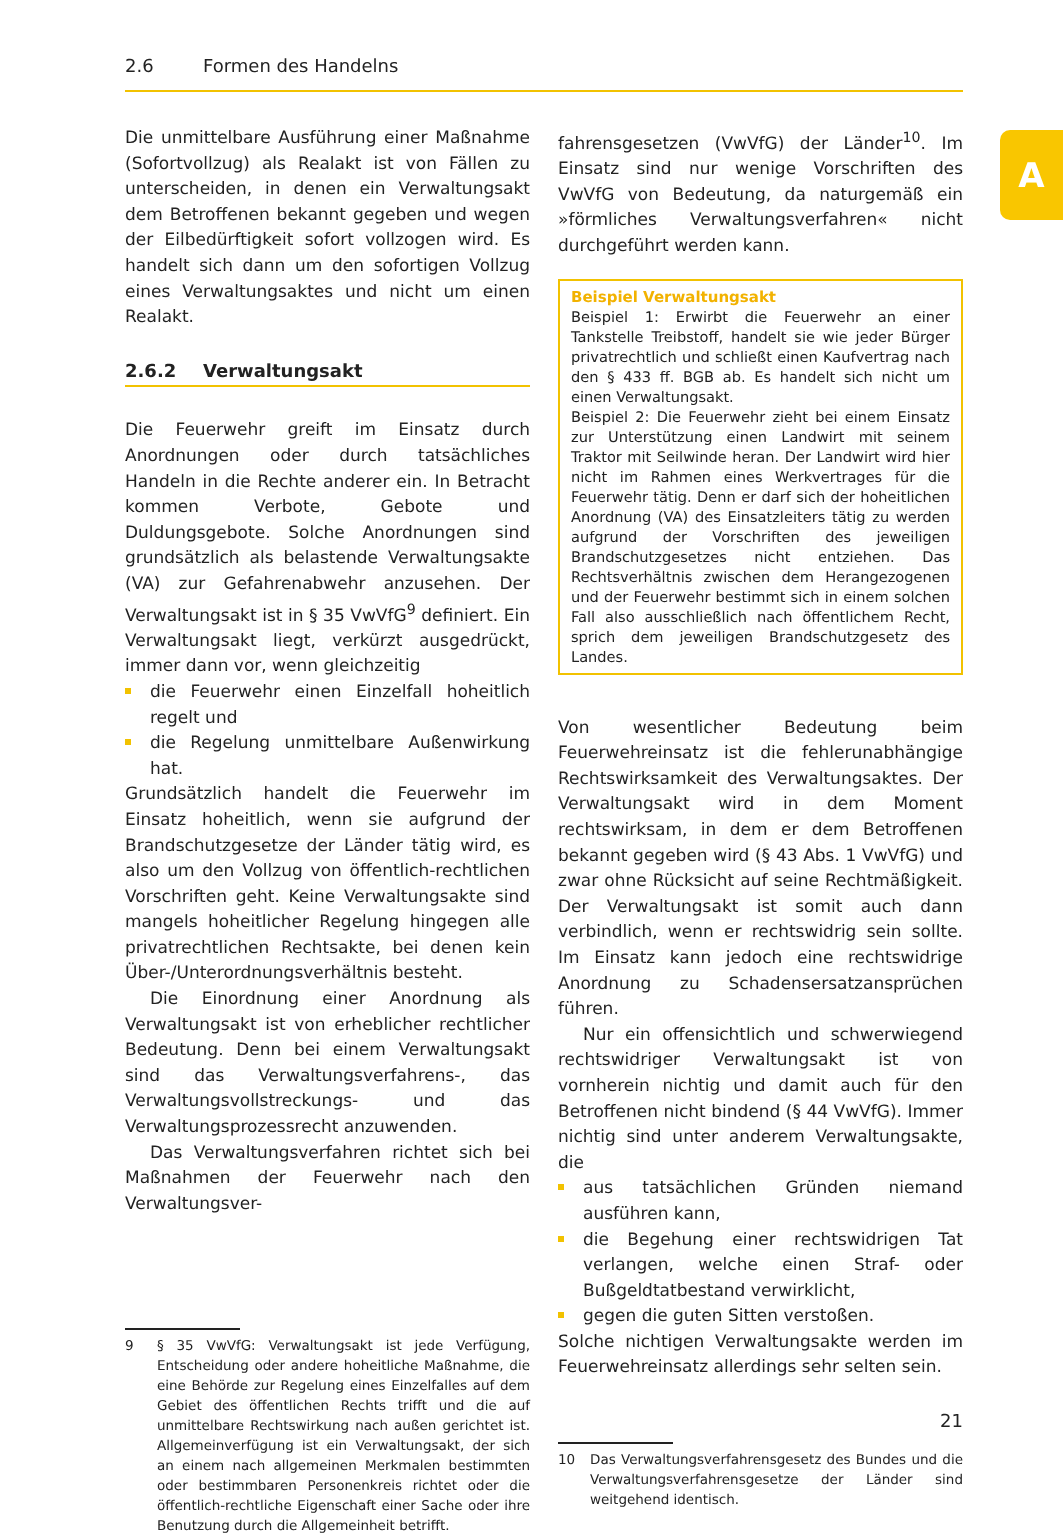2.6 Formen des Handelns
A
Die unmittelbare Ausführung einer Maßnahme (Sofortvollzug) als Realakt ist von Fällen zu unterscheiden, in denen ein Verwaltungsakt dem Betroffenen bekannt gegeben und wegen der Eilbedürftigkeit sofort vollzogen wird. Es handelt sich dann um den sofortigen Vollzug eines Verwaltungsaktes und nicht um einen Realakt.
2.6.2 Verwaltungsakt
Die Feuerwehr greift im Einsatz durch Anordnungen oder durch tatsächliches Handeln in die Rechte anderer ein. In Betracht kommen Verbote, Gebote und Duldungsgebote. Solche Anordnungen sind grundsätzlich als belastende Verwaltungsakte (VA) zur Gefahrenabwehr anzusehen. Der Verwaltungsakt ist in § 35 VwVfG<sup>9</sup> definiert. Ein Verwaltungsakt liegt, verkürzt ausgedrückt, immer dann vor, wenn gleichzeitig
die Feuerwehr einen Einzelfall hoheitlich regelt und
die Regelung unmittelbare Außenwirkung hat.
Grundsätzlich handelt die Feuerwehr im Einsatz hoheitlich, wenn sie aufgrund der Brandschutzgesetze der Länder tätig wird, es also um den Vollzug von öffentlich-rechtlichen Vorschriften geht. Keine Verwaltungsakte sind mangels hoheitlicher Regelung hingegen alle privatrechtlichen Rechtsakte, bei denen kein Über-/Unterordnungsverhältnis besteht.
Die Einordnung einer Anordnung als Verwaltungsakt ist von erheblicher rechtlicher Bedeutung. Denn bei einem Verwaltungsakt sind das Verwaltungsverfahrens-, das Verwaltungsvollstreckungs- und das Verwaltungsprozessrecht anzuwenden.
Das Verwaltungsverfahren richtet sich bei Maßnahmen der Feuerwehr nach den Verwaltungsver-
9 § 35 VwVfG: Verwaltungsakt ist jede Verfügung, Entscheidung oder andere hoheitliche Maßnahme, die eine Behörde zur Regelung eines Einzelfalles auf dem Gebiet des öffentlichen Rechts trifft und die auf unmittelbare Rechtswirkung nach außen gerichtet ist. Allgemeinverfügung ist ein Verwaltungsakt, der sich an einem nach allgemeinen Merkmalen bestimmten oder bestimmbaren Personenkreis richtet oder die öffentlich-rechtliche Eigenschaft einer Sache oder ihre Benutzung durch die Allgemeinheit betrifft.
fahrensgesetzen (VwVfG) der Länder<sup>10</sup>. Im Einsatz sind nur wenige Vorschriften des VwVfG von Bedeutung, da naturgemäß ein »förmliches Verwaltungsverfahren« nicht durchgeführt werden kann.
Beispiel Verwaltungsakt
Beispiel 1: Erwirbt die Feuerwehr an einer Tankstelle Treibstoff, handelt sie wie jeder Bürger privatrechtlich und schließt einen Kaufvertrag nach den § 433 ff. BGB ab. Es handelt sich nicht um einen Verwaltungsakt.
Beispiel 2: Die Feuerwehr zieht bei einem Einsatz zur Unterstützung einen Landwirt mit seinem Traktor mit Seilwinde heran. Der Landwirt wird hier nicht im Rahmen eines Werkvertrages für die Feuerwehr tätig. Denn er darf sich der hoheitlichen Anordnung (VA) des Einsatzleiters tätig zu werden aufgrund der Vorschriften des jeweiligen Brandschutzgesetzes nicht entziehen. Das Rechtsverhältnis zwischen dem Herangezogenen und der Feuerwehr bestimmt sich in einem solchen Fall also ausschließlich nach öffentlichem Recht, sprich dem jeweiligen Brandschutzgesetz des Landes.
Von wesentlicher Bedeutung beim Feuerwehreinsatz ist die fehlerunabhängige Rechtswirksamkeit des Verwaltungsaktes. Der Verwaltungsakt wird in dem Moment rechtswirksam, in dem er dem Betroffenen bekannt gegeben wird (§ 43 Abs. 1 VwVfG) und zwar ohne Rücksicht auf seine Rechtmäßigkeit. Der Verwaltungsakt ist somit auch dann verbindlich, wenn er rechtswidrig sein sollte. Im Einsatz kann jedoch eine rechtswidrige Anordnung zu Schadensersatzansprüchen führen.
Nur ein offensichtlich und schwerwiegend rechtswidriger Verwaltungsakt ist von vornherein nichtig und damit auch für den Betroffenen nicht bindend (§ 44 VwVfG). Immer nichtig sind unter anderem Verwaltungsakte, die
aus tatsächlichen Gründen niemand ausführen kann,
die Begehung einer rechtswidrigen Tat verlangen, welche einen Straf- oder Bußgeldtatbestand verwirklicht,
gegen die guten Sitten verstoßen.
Solche nichtigen Verwaltungsakte werden im Feuerwehreinsatz allerdings sehr selten sein.
10 Das Verwaltungsverfahrensgesetz des Bundes und die Verwaltungsverfahrensgesetze der Länder sind weitgehend identisch.
21